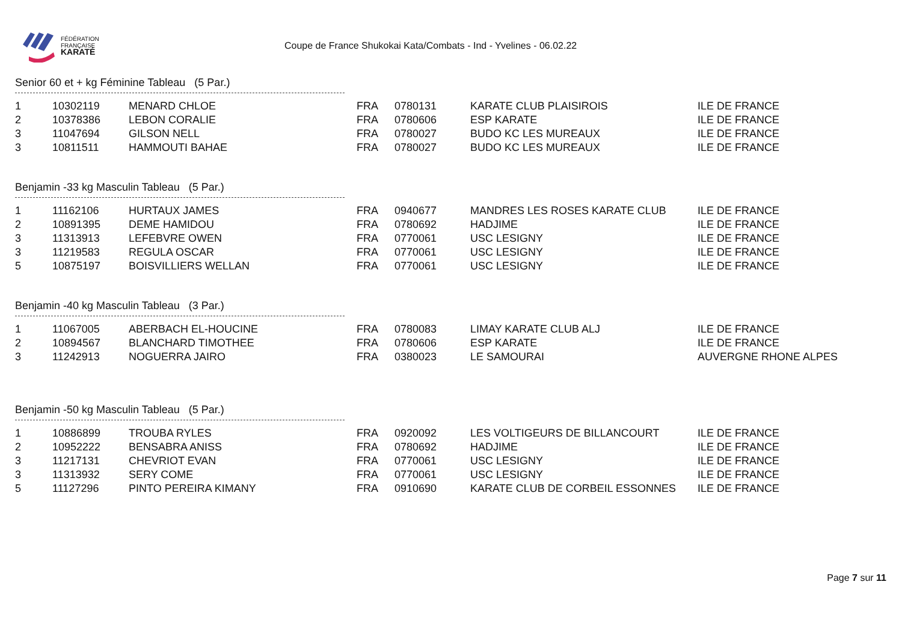FÉDÉRATION
FRANÇAISE
KARATÉ
Coupe de France Shukokai Kata/Combats - Ind - Yvelines - 06.02.22
Senior 60 et + kg Féminine Tableau (5 Par.)
| 1 | 10302119 | MENARD CHLOE | FRA | 0780131 | KARATE CLUB PLAISIROIS | ILE DE FRANCE |
| 2 | 10378386 | LEBON CORALIE | FRA | 0780606 | ESP KARATE | ILE DE FRANCE |
| 3 | 11047694 | GILSON NELL | FRA | 0780027 | BUDO KC LES MUREAUX | ILE DE FRANCE |
| 3 | 10811511 | HAMMOUTI BAHAE | FRA | 0780027 | BUDO KC LES MUREAUX | ILE DE FRANCE |
Benjamin -33 kg Masculin Tableau (5 Par.)
| 1 | 11162106 | HURTAUX JAMES | FRA | 0940677 | MANDRES LES ROSES KARATE CLUB | ILE DE FRANCE |
| 2 | 10891395 | DEME HAMIDOU | FRA | 0780692 | HADJIME | ILE DE FRANCE |
| 3 | 11313913 | LEFEBVRE OWEN | FRA | 0770061 | USC LESIGNY | ILE DE FRANCE |
| 3 | 11219583 | REGULA OSCAR | FRA | 0770061 | USC LESIGNY | ILE DE FRANCE |
| 5 | 10875197 | BOISVILLIERS WELLAN | FRA | 0770061 | USC LESIGNY | ILE DE FRANCE |
Benjamin -40 kg Masculin Tableau (3 Par.)
| 1 | 11067005 | ABERBACH EL-HOUCINE | FRA | 0780083 | LIMAY KARATE CLUB ALJ | ILE DE FRANCE |
| 2 | 10894567 | BLANCHARD TIMOTHEE | FRA | 0780606 | ESP KARATE | ILE DE FRANCE |
| 3 | 11242913 | NOGUERRA JAIRO | FRA | 0380023 | LE SAMOURAI | AUVERGNE RHONE ALPES |
Benjamin -50 kg Masculin Tableau (5 Par.)
| 1 | 10886899 | TROUBA RYLES | FRA | 0920092 | LES VOLTIGEURS DE BILLANCOURT | ILE DE FRANCE |
| 2 | 10952222 | BENSABRA ANISS | FRA | 0780692 | HADJIME | ILE DE FRANCE |
| 3 | 11217131 | CHEVRIOT EVAN | FRA | 0770061 | USC LESIGNY | ILE DE FRANCE |
| 3 | 11313932 | SERY COME | FRA | 0770061 | USC LESIGNY | ILE DE FRANCE |
| 5 | 11127296 | PINTO PEREIRA KIMANY | FRA | 0910690 | KARATE CLUB DE CORBEIL ESSONNES | ILE DE FRANCE |
Page 7 sur 11